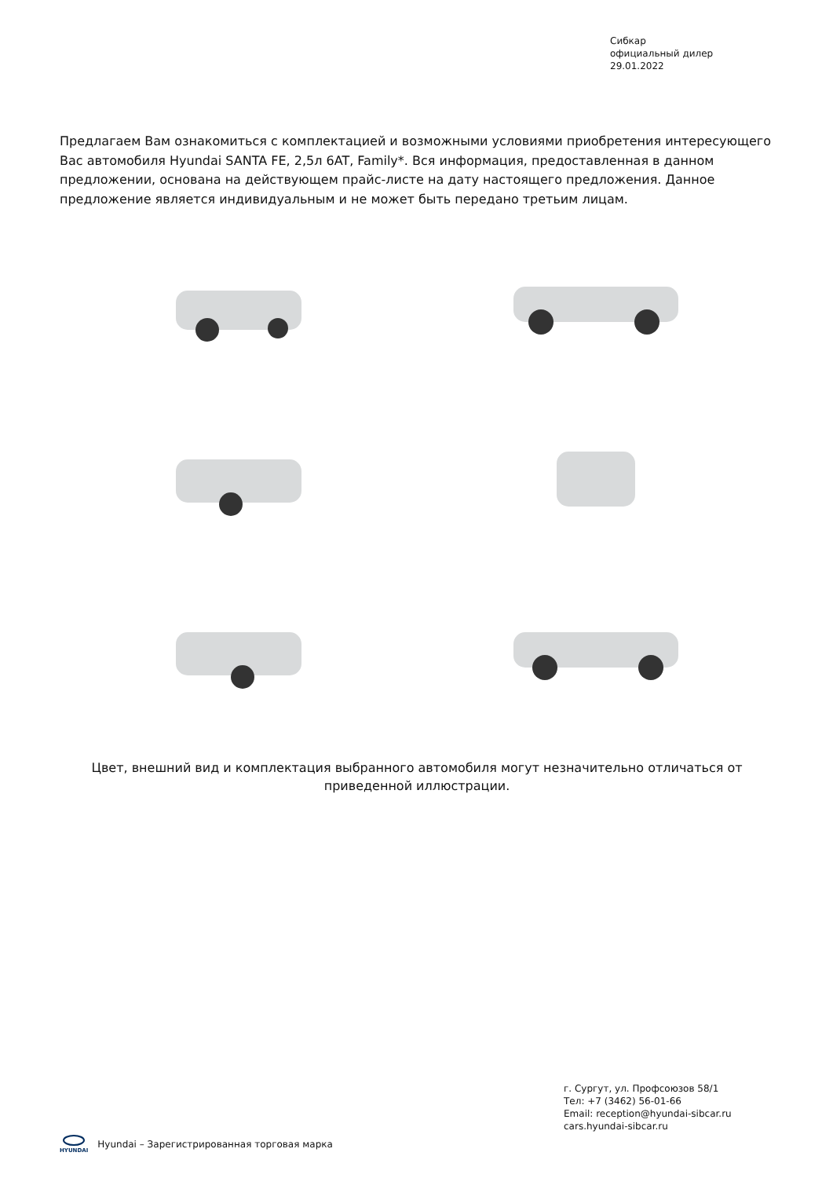Сибкар
официальный дилер
29.01.2022
Предлагаем Вам ознакомиться с комплектацией и возможными условиями приобретения интересующего Вас автомобиля Hyundai SANTA FE, 2,5л 6AT, Family*. Вся информация, предоставленная в данном предложении, основана на действующем прайс-листе на дату настоящего предложения. Данное предложение является индивидуальным и не может быть передано третьим лицам.
Цвет, внешний вид и комплектация выбранного автомобиля могут незначительно отличаться от приведенной иллюстрации.
г. Сургут, ул. Профсоюзов 58/1
Тел: +7 (3462) 56-01-66
Email: reception@hyundai-sibcar.ru
cars.hyundai-sibcar.ru
HYUNDAI
Hyundai – Зарегистрированная торговая марка